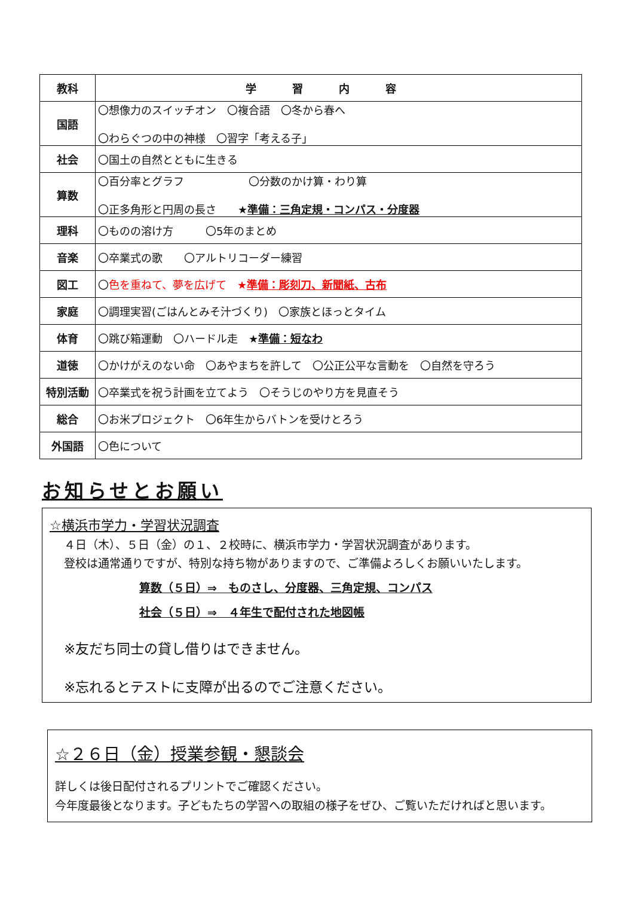| 教科 | 学習内容 |
| --- | --- |
| 国語 | 〇想像力のスイッチオン 〇複合語 〇冬から春へ 〇わらぐつの中の神様 〇習字「考える子」 |
| 社会 | 〇国土の自然とともに生きる |
| 算数 | 〇百分率とグラフ 〇分数のかけ算・わり算 〇正多角形と円周の長さ ★ 準備：三角定規・コンパス・分度器 |
| 理科 | 〇ものの溶け方 〇5年のまとめ |
| 音楽 | 〇卒業式の歌 〇アルトリコーダー練習 |
| 図工 | 〇 色を重ねて、夢を広げて ★ 準備：彫刻刀、新聞紙、古布 |
| 家庭 | 〇調理実習(ごはんとみそ汁づくり) 〇家族とほっとタイム |
| 体育 | 〇跳び箱運動 〇ハードル走 ★ 準備：短なわ |
| 道徳 | 〇かけがえのない命 〇あやまちを許して 〇公正公平な言動を 〇自然を守ろう |
| 特別活動 | 〇卒業式を祝う計画を立てよう 〇そうじのやり方を見直そう |
| 総合 | 〇お米プロジェクト 〇6年生からバトンを受けとろう |
| 外国語 | 〇色について |
お知らせとお願い
☆横浜市学力・学習状況調査
４日（木）、５日（金）の１、２校時に、横浜市学力・学習状況調査があります。
登校は通常通りですが、特別な持ち物がありますので、ご準備よろしくお願いいたします。
算数（５日）⇒　ものさし、分度器、三角定規、コンパス
社会（５日）⇒　４年生で配付された地図帳
※友だち同士の貸し借りはできません。
※忘れるとテストに支障が出るのでご注意ください。
☆２６日（金）授業参観・懇談会
詳しくは後日配付されるプリントでご確認ください。
今年度最後となります。子どもたちの学習への取組の様子をぜひ、ご覧いただければと思います。